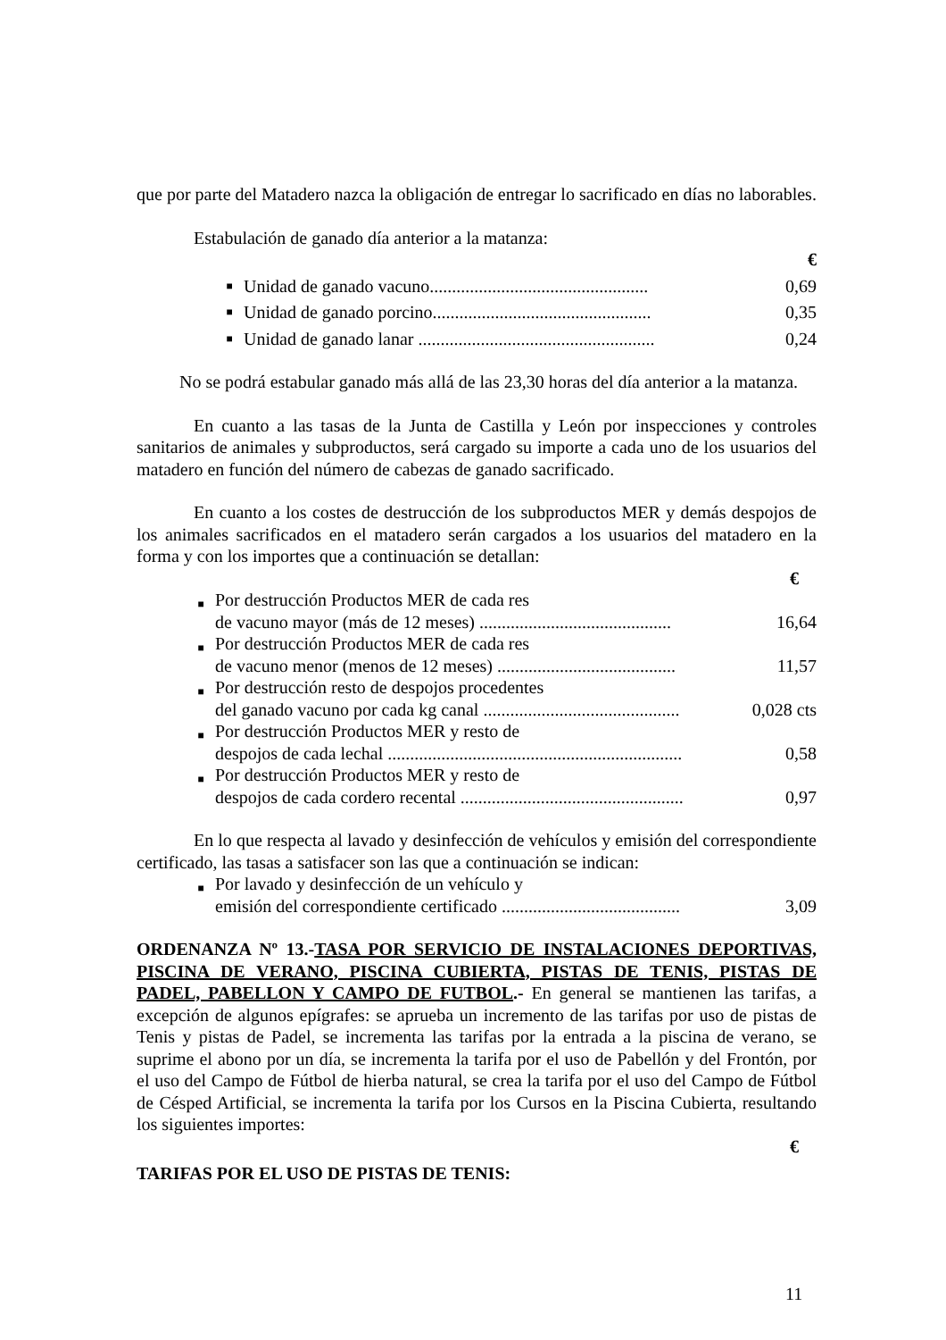que por parte del Matadero nazca la obligación de entregar lo sacrificado en días no laborables.
Estabulación de ganado día anterior a la matanza:
| € | | |
| ■ | Unidad de ganado vacuno................................................. | 0,69 |
| ■ | Unidad de ganado porcino................................................. | 0,35 |
| ■ | Unidad de ganado lanar ..................................................... | 0,24 |
No se podrá estabular ganado más allá de las 23,30 horas del día anterior a la matanza.
En cuanto a las tasas de la Junta de Castilla y León por inspecciones y controles sanitarios de animales y subproductos, será cargado su importe a cada uno de los usuarios del matadero en función del número de cabezas de ganado sacrificado.
En cuanto a los costes de destrucción de los subproductos MER y demás despojos de los animales sacrificados en el matadero serán cargados a los usuarios del matadero en la forma y con los importes que a continuación se detallan:
| € | | |
| ■ | Por destrucción Productos MER de cada res de vacuno mayor (más de 12 meses) ........................................... | 16,64 |
| ■ | Por destrucción Productos MER de cada res de vacuno menor (menos de 12 meses) ........................................ | 11,57 |
| ■ | Por destrucción resto de despojos procedentes del ganado vacuno por cada kg canal ............................................ | 0,028 cts |
| ■ | Por destrucción Productos MER y resto de despojos de cada lechal .................................................................. | 0,58 |
| ■ | Por destrucción Productos MER y resto de despojos de cada cordero recental .................................................. | 0,97 |
En lo que respecta al lavado y desinfección de vehículos y emisión del correspondiente certificado, las tasas a satisfacer son las que a continuación se indican:
| ■ | Por lavado y desinfección de un vehículo y emisión del correspondiente certificado ........................................ | 3,09 |
ORDENANZA Nº 13.-TASA POR SERVICIO DE INSTALACIONES DEPORTIVAS, PISCINA DE VERANO, PISCINA CUBIERTA, PISTAS DE TENIS, PISTAS DE PADEL, PABELLON Y CAMPO DE FUTBOL.- En general se mantienen las tarifas, a excepción de algunos epígrafes: se aprueba un incremento de las tarifas por uso de pistas de Tenis y pistas de Padel, se incrementa las tarifas por la entrada a la piscina de verano, se suprime el abono por un día, se incrementa la tarifa por el uso de Pabellón y del Frontón, por el uso del Campo de Fútbol de hierba natural, se crea la tarifa por el uso del Campo de Fútbol de Césped Artificial, se incrementa la tarifa por los Cursos en la Piscina Cubierta, resultando los siguientes importes:
€
TARIFAS POR EL USO DE PISTAS DE TENIS:
11